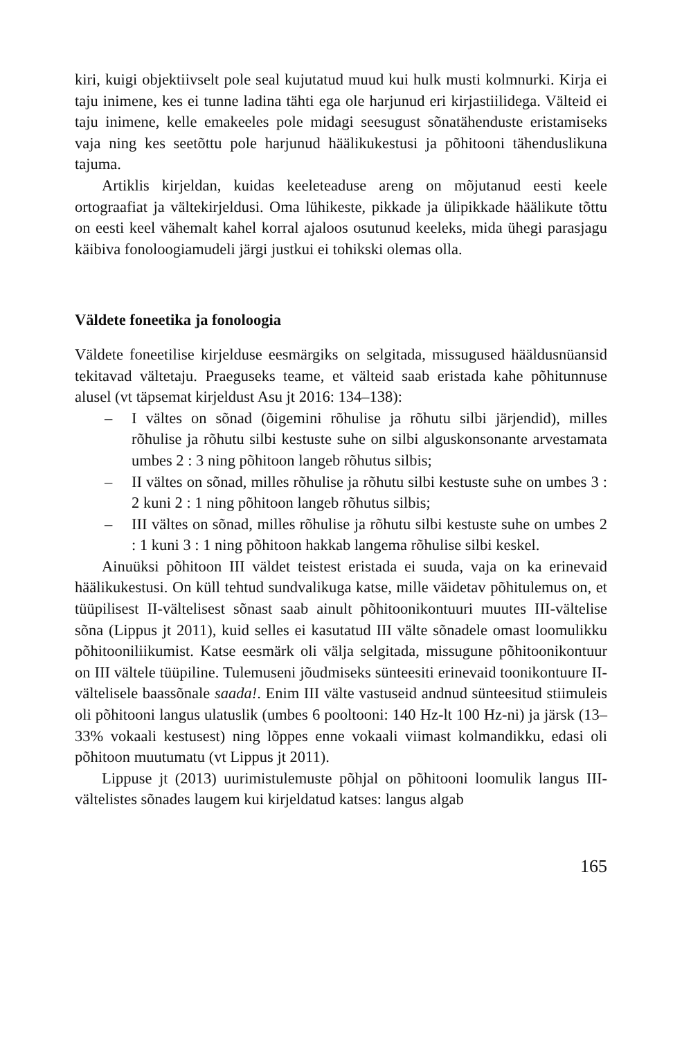kiri, kuigi objektiivselt pole seal kujutatud muud kui hulk musti kolmnurki. Kirja ei taju inimene, kes ei tunne ladina tähti ega ole harjunud eri kirjastiilidega. Välteid ei taju inimene, kelle emakeeles pole midagi seesugust sõnatähenduste eristamiseks vaja ning kes seetõttu pole harjunud häälikukestusi ja põhitooni tähenduslikuna tajuma.
Artiklis kirjeldan, kuidas keeleteaduse areng on mõjutanud eesti keele ortograafiat ja vältekirjeldusi. Oma lühikeste, pikkade ja ülipikkade häälikute tõttu on eesti keel vähemalt kahel korral ajaloos osutunud keeleks, mida ühegi parasjagu käibiva fonoloogiamudeli järgi justkui ei tohikski olemas olla.
Väldete foneetika ja fonoloogia
Väldete foneetilise kirjelduse eesmärgiks on selgitada, missugused hääldusnüansid tekitavad vältetaju. Praeguseks teame, et välteid saab eristada kahe põhitunnuse alusel (vt täpsemat kirjeldust Asu jt 2016: 134–138):
– I vältes on sõnad (õigemini rõhulise ja rõhutu silbi järjendid), milles rõhulise ja rõhutu silbi kestuste suhe on silbi alguskonsonante arvestamata umbes 2 : 3 ning põhitoon langeb rõhutus silbis;
– II vältes on sõnad, milles rõhulise ja rõhutu silbi kestuste suhe on umbes 3 : 2 kuni 2 : 1 ning põhitoon langeb rõhutus silbis;
– III vältes on sõnad, milles rõhulise ja rõhutu silbi kestuste suhe on umbes 2 : 1 kuni 3 : 1 ning põhitoon hakkab langema rõhulise silbi keskel.
Ainuüksi põhitoon III väldet teistest eristada ei suuda, vaja on ka erinevaid häälikukestusi. On küll tehtud sundvalikuga katse, mille väidetav põhitulemus on, et tüüpilisest II-vältelisest sõnast saab ainult põhitoonikontuuri muutes III-vältelise sõna (Lippus jt 2011), kuid selles ei kasutatud III välte sõnadele omast loomulikku põhitooniliikumist. Katse eesmärk oli välja selgitada, missugune põhitoonikontuur on III vältele tüüpiline. Tulemuseni jõudmiseks sünteesiti erinevaid toonikontuure II-vältelisele baassõnale saada!. Enim III välte vastuseid andnud sünteesitud stiimuleis oli põhitooni langus ulatuslik (umbes 6 pooltooni: 140 Hz-lt 100 Hz-ni) ja järsk (13–33% vokaali kestusest) ning lõppes enne vokaali viimast kolmandikku, edasi oli põhitoon muutumatu (vt Lippus jt 2011).
Lippuse jt (2013) uurimistulemuste põhjal on põhitooni loomulik langus III-vältelistes sõnades laugem kui kirjeldatud katses: langus algab
165